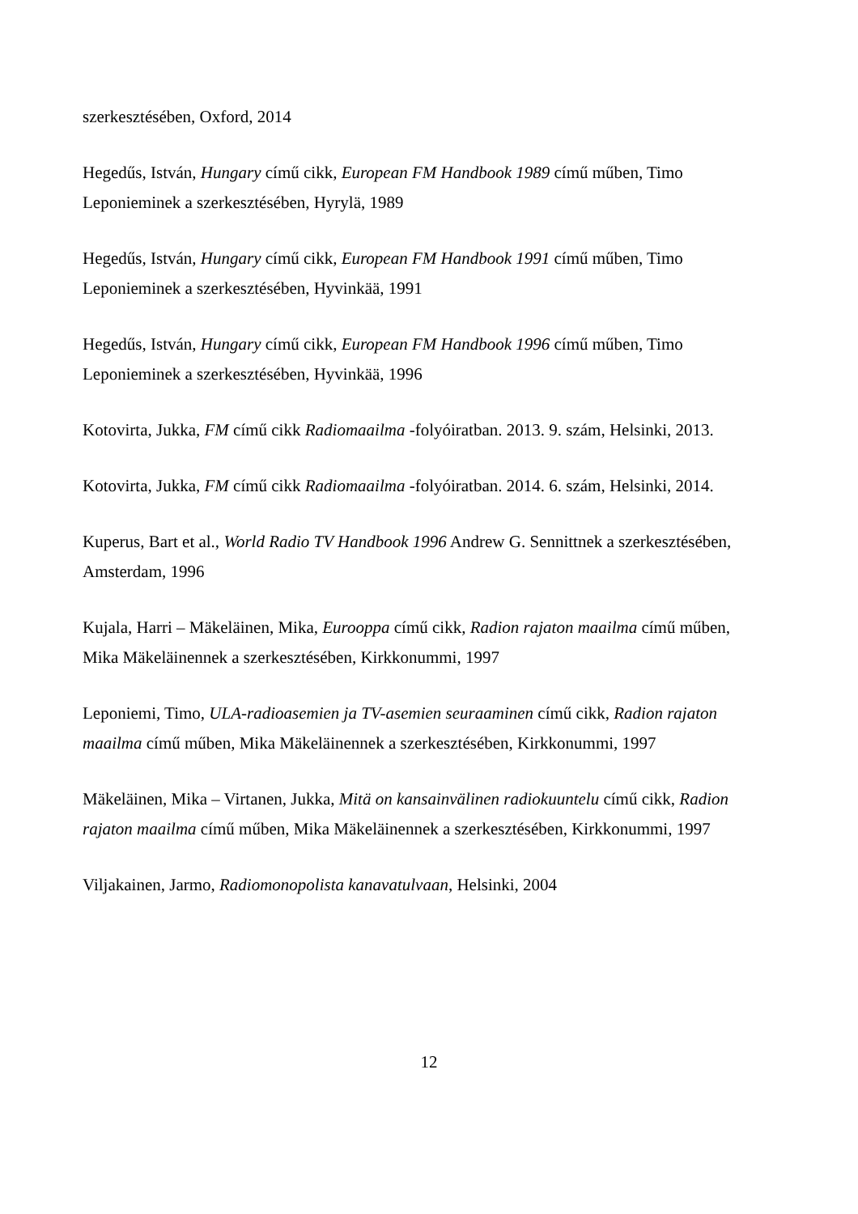szerkesztésében, Oxford, 2014
Hegedűs, István, Hungary című cikk, European FM Handbook 1989 című műben, Timo Leponieminek a szerkesztésében, Hyrylä, 1989
Hegedűs, István, Hungary című cikk, European FM Handbook 1991 című műben, Timo Leponieminek a szerkesztésében, Hyvinkää, 1991
Hegedűs, István, Hungary című cikk, European FM Handbook 1996 című műben, Timo Leponieminek a szerkesztésében, Hyvinkää, 1996
Kotovirta, Jukka, FM című cikk Radiomaailma -folyóiratban. 2013. 9. szám, Helsinki, 2013.
Kotovirta, Jukka, FM című cikk Radiomaailma -folyóiratban. 2014. 6. szám, Helsinki, 2014.
Kuperus, Bart et al., World Radio TV Handbook 1996 Andrew G. Sennittnek a szerkesztésében, Amsterdam, 1996
Kujala, Harri – Mäkeläinen, Mika, Eurooppa című cikk, Radion rajaton maailma című műben, Mika Mäkeläinennek a szerkesztésében, Kirkkonummi, 1997
Leponiemi, Timo, ULA-radioasemien ja TV-asemien seuraaminen című cikk, Radion rajaton maailma című műben, Mika Mäkeläinennek a szerkesztésében, Kirkkonummi, 1997
Mäkeläinen, Mika – Virtanen, Jukka, Mitä on kansainvälinen radiokuuntelu című cikk, Radion rajaton maailma című műben, Mika Mäkeläinennek a szerkesztésében, Kirkkonummi, 1997
Viljakainen, Jarmo, Radiomonopolista kanavatulvaan, Helsinki, 2004
12